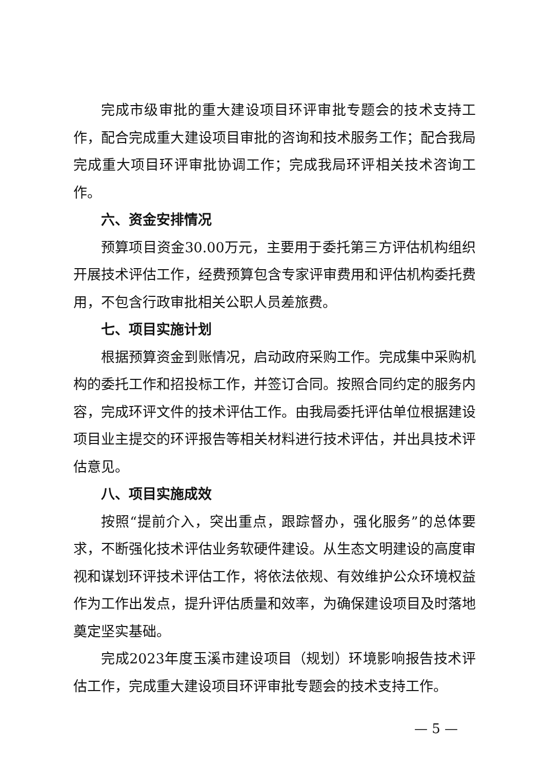完成市级审批的重大建设项目环评审批专题会的技术支持工作，配合完成重大建设项目审批的咨询和技术服务工作；配合我局完成重大项目环评审批协调工作；完成我局环评相关技术咨询工作。
六、资金安排情况
预算项目资金30.00万元，主要用于委托第三方评估机构组织开展技术评估工作，经费预算包含专家评审费用和评估机构委托费用，不包含行政审批相关公职人员差旅费。
七、项目实施计划
根据预算资金到账情况，启动政府采购工作。完成集中采购机构的委托工作和招投标工作，并签订合同。按照合同约定的服务内容，完成环评文件的技术评估工作。由我局委托评估单位根据建设项目业主提交的环评报告等相关材料进行技术评估，并出具技术评估意见。
八、项目实施成效
按照“提前介入，突出重点，跟踪督办，强化服务”的总体要求，不断强化技术评估业务软硬件建设。从生态文明建设的高度审视和谋划环评技术评估工作，将依法依规、有效维护公众环境权益作为工作出发点，提升评估质量和效率，为确保建设项目及时落地奠定坚实基础。
完成2023年度玉溪市建设项目（规划）环境影响报告技术评估工作，完成重大建设项目环评审批专题会的技术支持工作。
— 5 —